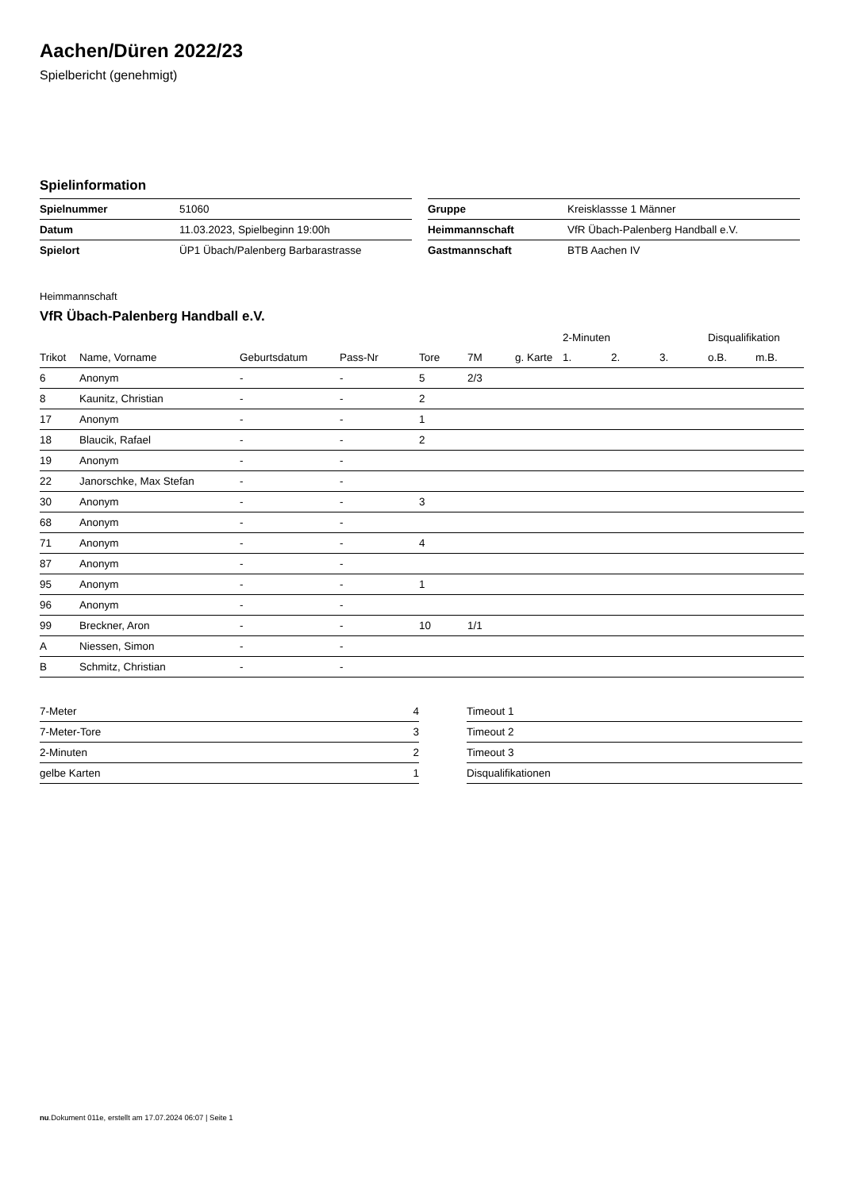Aachen/Düren 2022/23
Spielbericht (genehmigt)
Spielinformation
| Spielnummer | 51060 |
| Datum | 11.03.2023, Spielbeginn 19:00h |
| Spielort | ÜP1 Übach/Palenberg Barbarastrasse |
| Gruppe | Kreisklassse 1 Männer |
| Heimmannschaft | VfR Übach-Palenberg Handball e.V. |
| Gastmannschaft | BTB Aachen IV |
Heimmannschaft
VfR Übach-Palenberg Handball e.V.
| | | | | | | | 2-Minuten | | | Disqualifikation | |
| --- | --- | --- | --- | --- | --- | --- | --- | --- | --- | --- | --- |
| Trikot | Name, Vorname | Geburtsdatum | Pass-Nr | Tore | 7M | g. Karte | 1. | 2. | 3. | o.B. | m.B. |
| 6 | Anonym | - | - | 5 | 2/3 | | | | | | |
| 8 | Kaunitz, Christian | - | - | 2 | | | | | | | |
| 17 | Anonym | - | - | 1 | | | | | | | |
| 18 | Blaucik, Rafael | - | - | 2 | | | | | | | |
| 19 | Anonym | - | - | | | | | | | | |
| 22 | Janorschke, Max Stefan | - | - | | | | | | | | |
| 30 | Anonym | - | - | 3 | | | | | | | |
| 68 | Anonym | - | - | | | | | | | | |
| 71 | Anonym | - | - | 4 | | | | | | | |
| 87 | Anonym | - | - | | | | | | | | |
| 95 | Anonym | - | - | 1 | | | | | | | |
| 96 | Anonym | - | - | | | | | | | | |
| 99 | Breckner, Aron | - | - | 10 | 1/1 | | | | | | |
| A | Niessen, Simon | - | - | | | | | | | | |
| B | Schmitz, Christian | - | - | | | | | | | | |
| 7-Meter | 4 |
| 7-Meter-Tore | 3 |
| 2-Minuten | 2 |
| gelbe Karten | 1 |
| Timeout 1 |
| Timeout 2 |
| Timeout 3 |
| Disqualifikationen |
nu.Dokument 011e, erstellt am 17.07.2024 06:07 | Seite 1